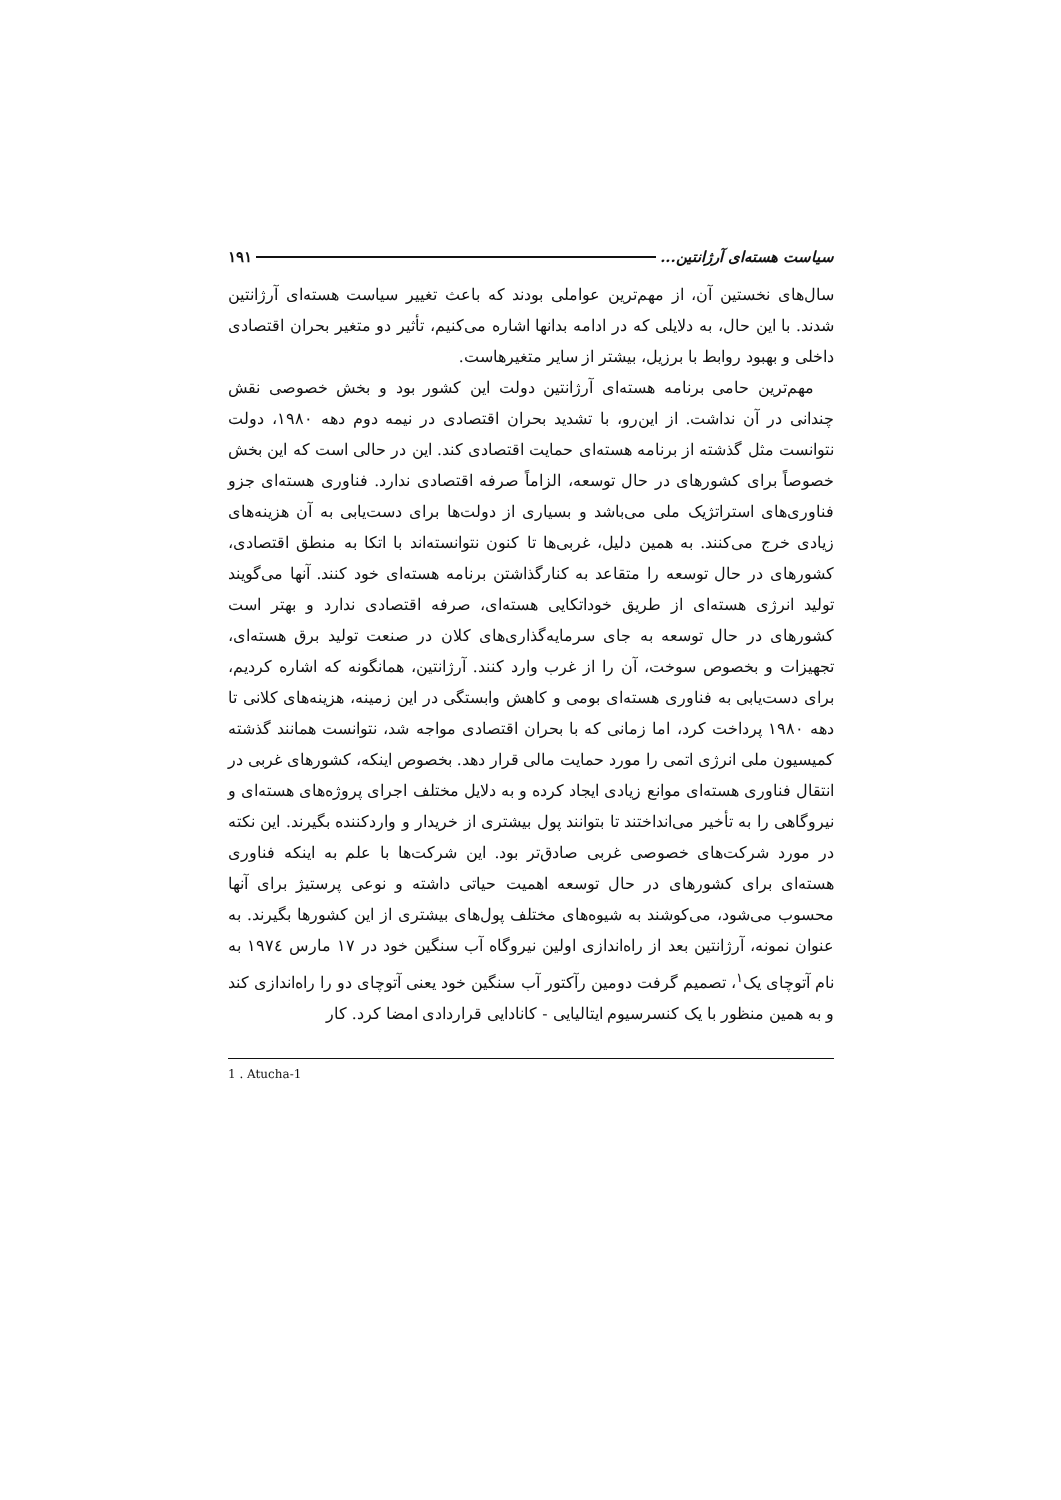سیاست هسته‌ای آرژانتین... ۱۹۱
سال‌های نخستین آن، از مهم‌ترین عواملی بودند که باعث تغییر سیاست هسته‌ای آرژانتین شدند. با این حال، به دلایلی که در ادامه بدانها اشاره می‌کنیم، تأثیر دو متغیر بحران اقتصادی داخلی و بهبود روابط با برزیل، بیشتر از سایر متغیرهاست.
مهم‌ترین حامی برنامه هسته‌ای آرژانتین دولت این کشور بود و بخش خصوصی نقش چندانی در آن نداشت. از این‌رو، با تشدید بحران اقتصادی در نیمه دوم دهه ۱۹۸۰، دولت نتوانست مثل گذشته از برنامه هسته‌ای حمایت اقتصادی کند. این در حالی است که این بخش خصوصاً برای کشورهای در حال توسعه، الزاماً صرفه اقتصادی ندارد. فناوری هسته‌ای جزو فناوری‌های استراتژیک ملی می‌باشد و بسیاری از دولت‌ها برای دست‌یابی به آن هزینه‌های زیادی خرج می‌کنند. به همین دلیل، غربی‌ها تا کنون نتوانسته‌اند با اتکا به منطق اقتصادی، کشورهای در حال توسعه را متقاعد به کنارگذاشتن برنامه هسته‌ای خود کنند. آنها می‌گویند تولید انرژی هسته‌ای از طریق خوداتکایی هسته‌ای، صرفه اقتصادی ندارد و بهتر است کشورهای در حال توسعه به جای سرمایه‌گذاری‌های کلان در صنعت تولید برق هسته‌ای، تجهیزات و بخصوص سوخت، آن را از غرب وارد کنند. آرژانتین، همانگونه که اشاره کردیم، برای دست‌یابی به فناوری هسته‌ای بومی و کاهش وابستگی در این زمینه، هزینه‌های کلانی تا دهه ۱۹۸۰ پرداخت کرد، اما زمانی که با بحران اقتصادی مواجه شد، نتوانست همانند گذشته کمیسیون ملی انرژی اتمی را مورد حمایت مالی قرار دهد. بخصوص اینکه، کشورهای غربی در انتقال فناوری هسته‌ای موانع زیادی ایجاد کرده و به دلایل مختلف اجرای پروژه‌های هسته‌ای و نیروگاهی را به تأخیر می‌انداختند تا بتوانند پول بیشتری از خریدار و واردکننده بگیرند. این نکته در مورد شرکت‌های خصوصی غربی صادق‌تر بود. این شرکت‌ها با علم به اینکه فناوری هسته‌ای برای کشورهای در حال توسعه اهمیت حیاتی داشته و نوعی پرستیژ برای آنها محسوب می‌شود، می‌کوشند به شیوه‌های مختلف پول‌های بیشتری از این کشورها بگیرند. به عنوان نمونه، آرژانتین بعد از راه‌اندازی اولین نیروگاه آب سنگین خود در ۱۷ مارس ۱۹۷٤ به نام آتوچای یک<sup>۱</sup>، تصمیم گرفت دومین رآکتور آب سنگین خود یعنی آتوچای دو را راه‌اندازی کند و به همین منظور با یک کنسرسیوم ایتالیایی - کانادایی قراردادی امضا کرد. کار
1 . Atucha-1